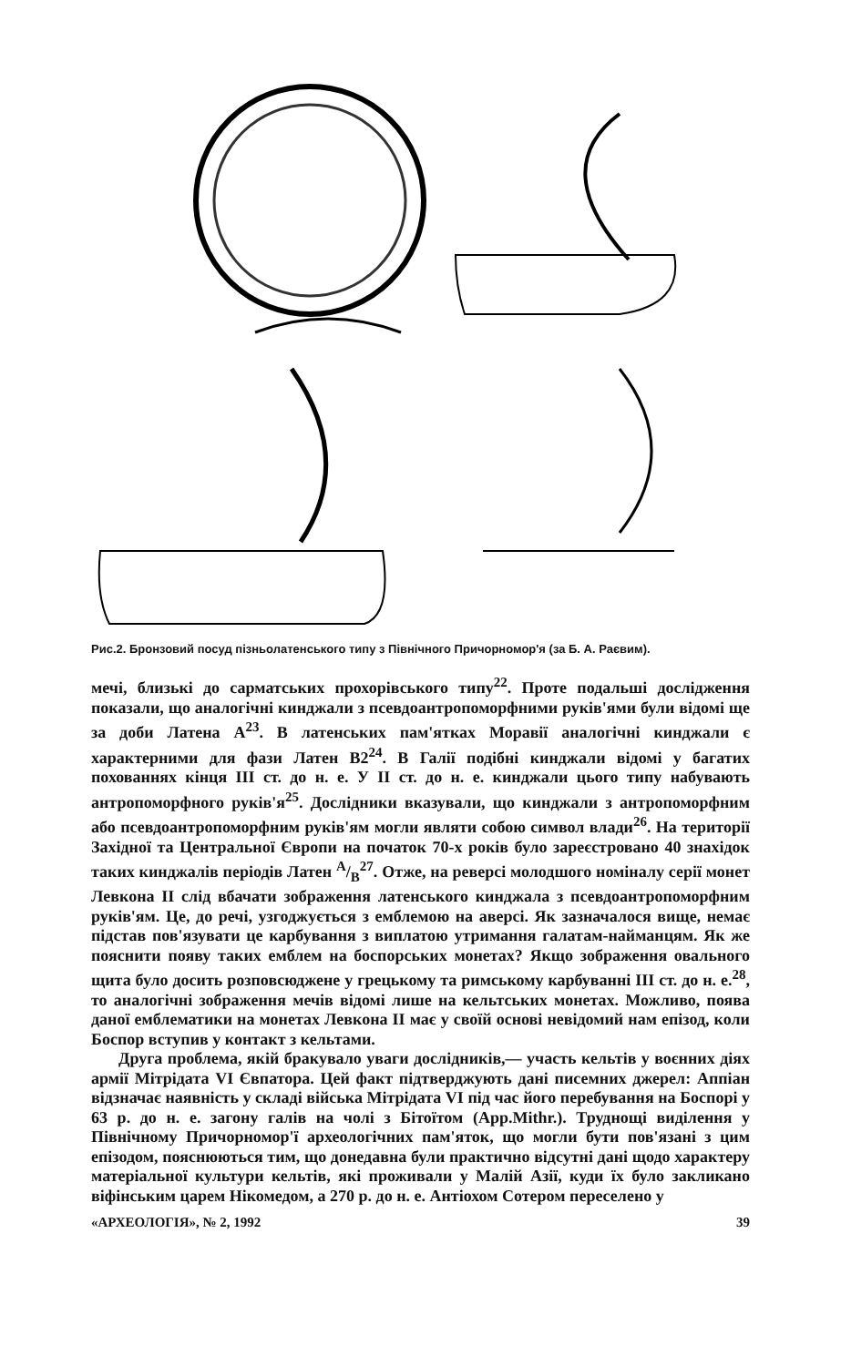Рис.2. Бронзовий посуд пізньолатенського типу з Північного Причорномор'я (за Б. А. Раєвим).
мечі, близькі до сарматських прохорівського типу<sup>22</sup>. Проте подальші дослідження показали, що аналогічні кинджали з псевдоантропоморфними руків'ями були відомі ще за доби Латена А<sup>23</sup>. В латенських пам'ятках Моравії аналогічні кинджали є характерними для фази Латен В2<sup>24</sup>. В Галії подібні кинджали відомі у багатих похованнях кінця III ст. до н. е. У II ст. до н. е. кинджали цього типу набувають антропоморфного руків'я<sup>25</sup>. Дослідники вказували, що кинджали з антропоморфним або псевдоантропоморфним руків'ям могли являти собою символ влади<sup>26</sup>. На території Західної та Центральної Європи на початок 70-х років було зареєстровано 40 знахідок таких кинджалів періодів Латен A/B<sup>27</sup>. Отже, на реверсі молодшого номіналу серії монет Левкона II слід вбачати зображення латенського кинджала з псевдоантропоморфним руків'ям. Це, до речі, узгоджується з емблемою на аверсі. Як зазначалося вище, немає підстав пов'язувати це карбування з виплатою утримання галатам-найманцям. Як же пояснити появу таких емблем на боспорських монетах? Якщо зображення овального щита було досить розповсюджене у грецькому та римському карбуванні III ст. до н. е.<sup>28</sup>, то аналогічні зображення мечів відомі лише на кельтських монетах. Можливо, поява даної емблематики на монетах Левкона II має у своїй основі невідомий нам епізод, коли Боспор вступив у контакт з кельтами.
Друга проблема, якій бракувало уваги дослідників,— участь кельтів у воєнних діях армії Мітрідата VI Євпатора. Цей факт підтверджують дані писемних джерел: Аппіан відзначає наявність у складі війська Мітрідата VI під час його перебування на Боспорі у 63 р. до н. е. загону галів на чолі з Бітоїтом (App.Mithr.). Труднощі виділення у Північному Причорномор'ї археологічних пам'яток, що могли бути пов'язані з цим епізодом, пояснюються тим, що донедавна були практично відсутні дані щодо характеру матеріальної культури кельтів, які проживали у Малій Азії, куди їх було закликано віфінським царем Нікомедом, а 270 р. до н. е. Антіохом Сотером переселено у
«АРХЕОЛОГІЯ», № 2, 1992 39